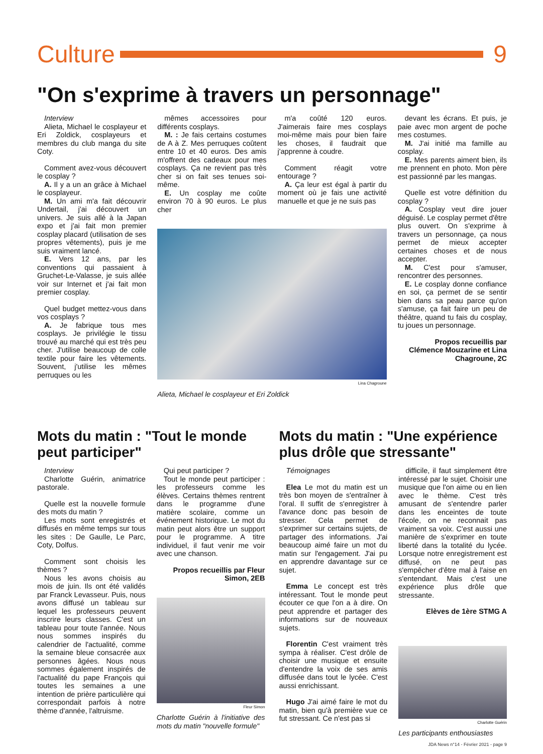Culture 9
"On s'exprime à travers un personnage"
Interview
Alieta, Michael le cosplayeur et Eri Zoldick, cosplayeurs et membres du club manga du site Coty.
Comment avez-vous découvert le cosplay ?
A. Il y a un an grâce à Michael le cosplayeur.
M. Un ami m'a fait découvrir Undertail, j'ai découvert un univers. Je suis allé à la Japan expo et j'ai fait mon premier cosplay placard (utilisation de ses propres vêtements), puis je me suis vraiment lancé.
E. Vers 12 ans, par les conventions qui passaient à Gruchet-Le-Valasse, je suis allée voir sur Internet et j'ai fait mon premier cosplay.
Quel budget mettez-vous dans vos cosplays ?
A. Je fabrique tous mes cosplays. Je privilégie le tissu trouvé au marché qui est très peu cher. J'utilise beaucoup de colle textile pour faire les vêtements. Souvent, j'utilise les mêmes perruques ou les
mêmes accessoires pour différents cosplays.
M. : Je fais certains costumes de A à Z. Mes perruques coûtent entre 10 et 40 euros. Des amis m'offrent des cadeaux pour mes cosplays. Ça ne revient pas très cher si on fait ses tenues soi-même.
E. Un cosplay me coûte environ 70 à 90 euros. Le plus cher
m'a coûté 120 euros. J'aimerais faire mes cosplays moi-même mais pour bien faire les choses, il faudrait que j'apprenne à coudre.
Comment réagit votre entourage ?
A. Ça leur est égal à partir du moment où je fais une activité manuelle et que je ne suis pas
Lina Chagroune
Alieta, Michael le cosplayeur et Eri Zoldick
devant les écrans. Et puis, je paie avec mon argent de poche mes costumes.
M. J'ai initié ma famille au cosplay.
E. Mes parents aiment bien, ils me prennent en photo. Mon père est passionné par les mangas.
Quelle est votre définition du cosplay ?
A. Cosplay veut dire jouer déguisé. Le cosplay permet d'être plus ouvert. On s'exprime à travers un personnage, ça nous permet de mieux accepter certaines choses et de nous accepter.
M. C'est pour s'amuser, rencontrer des personnes.
E. Le cosplay donne confiance en soi, ça permet de se sentir bien dans sa peau parce qu'on s'amuse, ça fait faire un peu de théâtre, quand tu fais du cosplay, tu joues un personnage.
Propos recueillis par Clémence Mouzarine et Lina Chagroune, 2C
Mots du matin : "Tout le monde peut participer"
Interview
Charlotte Guérin, animatrice pastorale.
Quelle est la nouvelle formule des mots du matin ?
Les mots sont enregistrés et diffusés en même temps sur tous les sites : De Gaulle, Le Parc, Coty, Dolfus.
Comment sont choisis les thèmes ?
Nous les avons choisis au mois de juin. Ils ont été validés par Franck Levasseur. Puis, nous avons diffusé un tableau sur lequel les professeurs peuvent inscrire leurs classes. C'est un tableau pour toute l'année. Nous nous sommes inspirés du calendrier de l'actualité, comme la semaine bleue consacrée aux personnes âgées. Nous nous sommes également inspirés de l'actualité du pape François qui toutes les semaines a une intention de prière particulière qui correspondait parfois à notre thème d'année, l'altruisme.
Qui peut participer ?
Tout le monde peut participer : les professeurs comme les élèves. Certains thèmes rentrent dans le programme d'une matière scolaire, comme un événement historique. Le mot du matin peut alors être un support pour le programme. A titre individuel, il faut venir me voir avec une chanson.
Propos recueillis par Fleur Simon, 2EB
Fleur Simon
Charlotte Guérin à l'initiative des mots du matin "nouvelle formule"
Mots du matin : "Une expérience plus drôle que stressante"
Témoignages
Elea Le mot du matin est un très bon moyen de s'entraîner à l'oral. Il suffit de s'enregistrer à l'avance donc pas besoin de stresser. Cela permet de s'exprimer sur certains sujets, de partager des informations. J'ai beaucoup aimé faire un mot du matin sur l'engagement. J'ai pu en apprendre davantage sur ce sujet.
Emma Le concept est très intéressant. Tout le monde peut écouter ce que l'on a à dire. On peut apprendre et partager des informations sur de nouveaux sujets.
Florentin C'est vraiment très sympa à réaliser. C'est drôle de choisir une musique et ensuite d'entendre la voix de ses amis diffusée dans tout le lycée. C'est aussi enrichissant.
Hugo J'ai aimé faire le mot du matin, bien qu'à première vue ce fut stressant. Ce n'est pas si
difficile, il faut simplement être intéressé par le sujet. Choisir une musique que l'on aime ou en lien avec le thème. C'est très amusant de s'entendre parler dans les enceintes de toute l'école, on ne reconnait pas vraiment sa voix. C'est aussi une manière de s'exprimer en toute liberté dans la totalité du lycée. Lorsque notre enregistrement est diffusé, on ne peut pas s'empêcher d'être mal à l'aise en s'entendant. Mais c'est une expérience plus drôle que stressante.
Elèves de 1ère STMG A
Charlotte Guérin
Les participants enthousiastes
JDA News n°14 - Février 2021 - page 9